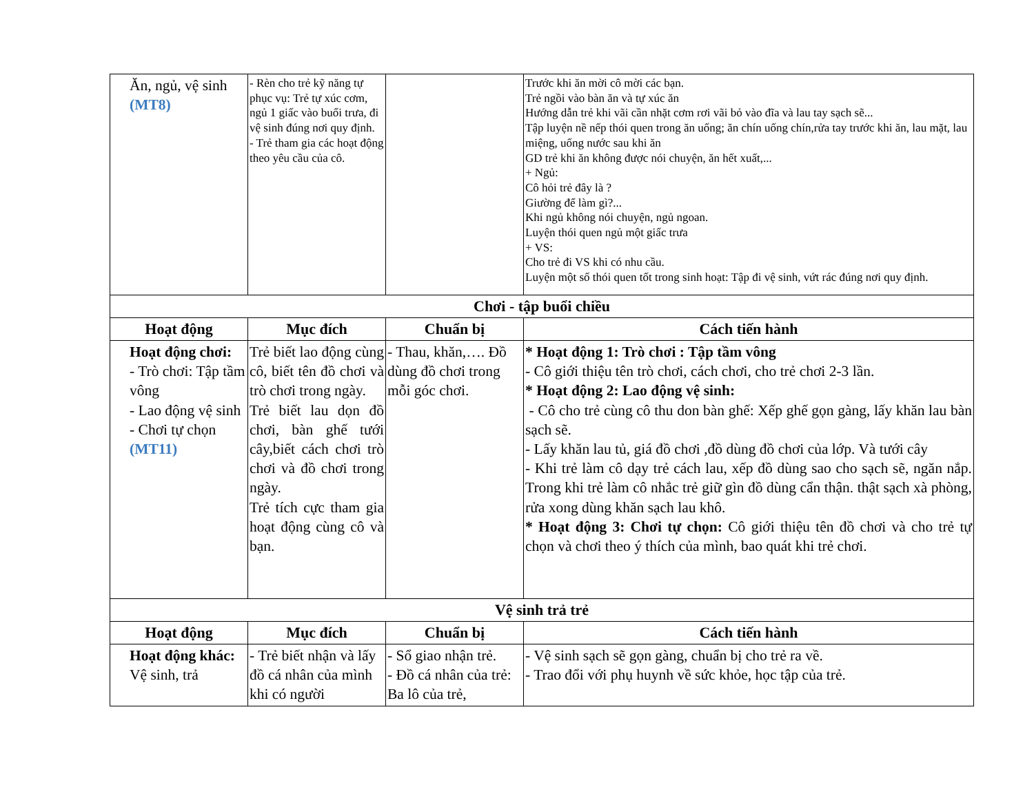| Ăn, ngủ, vệ sinh (MT8) | - Rèn cho trẻ kỹ năng tự phục vụ: Trẻ tự xúc cơm, ngủ 1 giấc vào buổi trưa, đi vệ sinh đúng nơi quy định. - Trẻ tham gia các hoạt động theo yêu cầu của cô. | | Trước khi ăn mời cô mời các bạn. Trẻ ngồi vào bàn ăn và tự xúc ăn Hướng dẫn trẻ khi vãi cần nhặt cơm rơi vãi bỏ vào đĩa và lau tay sạch sẽ... Tập luyện nề nếp thói quen trong ăn uống; ăn chín uống chín,rửa tay trước khi ăn, lau mặt, lau miệng, uống nước sau khi ăn GD trẻ khi ăn không được nói chuyện, ăn hết xuất,... + Ngủ: Cô hỏi trẻ đây là ? Giường để làm gì?... Khi ngủ không nói chuyện, ngủ ngoan. Luyện thói quen ngủ một giấc trưa + VS: Cho trẻ đi VS khi có nhu cầu. Luyện một số thói quen tốt trong sinh hoạt: Tập đi vệ sinh, vứt rác đúng nơi quy định. |
| Chơi - tập buổi chiều | | | |
| Hoạt động | Mục đích | Chuẩn bị | Cách tiến hành |
| Hoạt động chơi: - Trò chơi: Tập tầm vông - Lao động vệ sinh - Chơi tự chọn (MT11) | Trẻ biết lao động cùng cô, biết tên đồ chơi và trò chơi trong ngày. Trẻ biết lau dọn đồ chơi, bàn ghế tưới cây,biết cách chơi trò chơi và đồ chơi trong ngày. Trẻ tích cực tham gia hoạt động cùng cô và bạn. | - Thau, khăn,…. Đồ dùng đồ chơi trong mỗi góc chơi. | * Hoạt động 1: Trò chơi : Tập tầm vông - Cô giới thiệu tên trò chơi, cách chơi, cho trẻ chơi 2-3 lần. * Hoạt động 2: Lao động vệ sinh: - Cô cho trẻ cùng cô thu don bàn ghế: Xếp ghế gọn gàng, lấy khăn lau bàn sạch sẽ. - Lấy khăn lau tủ, giá đồ chơi ,đồ dùng đồ chơi của lớp. Và tưới cây - Khi trẻ làm cô dạy trẻ cách lau, xếp đồ dùng sao cho sạch sẽ, ngăn nắp. Trong khi trẻ làm cô nhắc trẻ giữ gìn đồ dùng cẩn thận. thật sạch xà phòng, rửa xong dùng khăn sạch lau khô. * Hoạt động 3: Chơi tự chọn: Cô giới thiệu tên đồ chơi và cho trẻ tự chọn và chơi theo ý thích của mình, bao quát khi trẻ chơi. |
| Vệ sinh trả trẻ | | | |
| Hoạt động | Mục đích | Chuẩn bị | Cách tiến hành |
| Hoạt động khác: Vệ sinh, trả | - Trẻ biết nhận và lấy đồ cá nhân của mình khi có người | - Sổ giao nhận trẻ. - Đồ cá nhân của trẻ: Ba lô của trẻ, | - Vệ sinh sạch sẽ gọn gàng, chuẩn bị cho trẻ ra về. - Trao đổi với phụ huynh về sức khỏe, học tập của trẻ. |